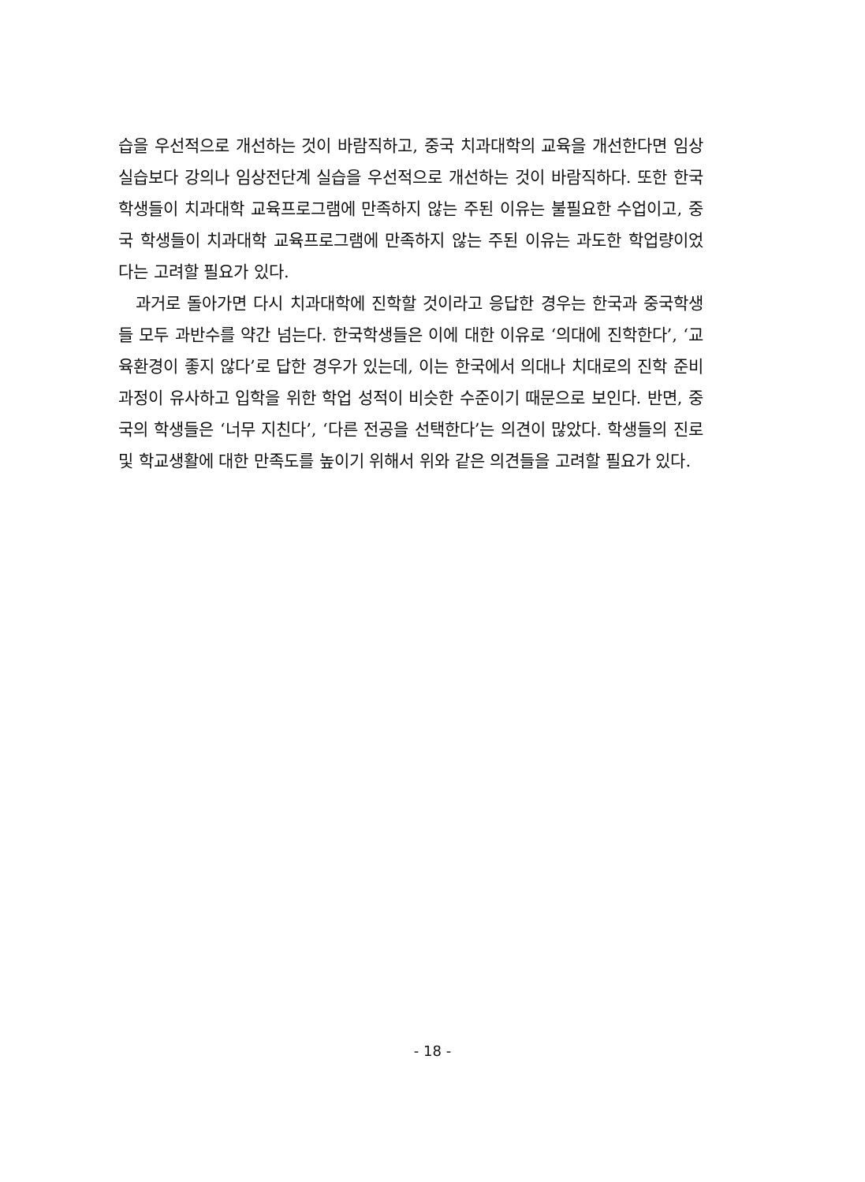습을 우선적으로 개선하는 것이 바람직하고, 중국 치과대학의 교육을 개선한다면 임상 실습보다 강의나 임상전단계 실습을 우선적으로 개선하는 것이 바람직하다. 또한 한국학생들이 치과대학 교육프로그램에 만족하지 않는 주된 이유는 불필요한 수업이고, 중국 학생들이 치과대학 교육프로그램에 만족하지 않는 주된 이유는 과도한 학업량이었다는 고려할 필요가 있다.
과거로 돌아가면 다시 치과대학에 진학할 것이라고 응답한 경우는 한국과 중국학생들 모두 과반수를 약간 넘는다. 한국학생들은 이에 대한 이유로 ‘의대에 진학한다’, ‘교육환경이 좋지 않다’로 답한 경우가 있는데, 이는 한국에서 의대나 치대로의 진학 준비과정이 유사하고 입학을 위한 학업 성적이 비슷한 수준이기 때문으로 보인다. 반면, 중국의 학생들은 ‘너무 지친다’, ‘다른 전공을 선택한다’는 의견이 많았다. 학생들의 진로 및 학교생활에 대한 만족도를 높이기 위해서 위와 같은 의견들을 고려할 필요가 있다.
- 18 -